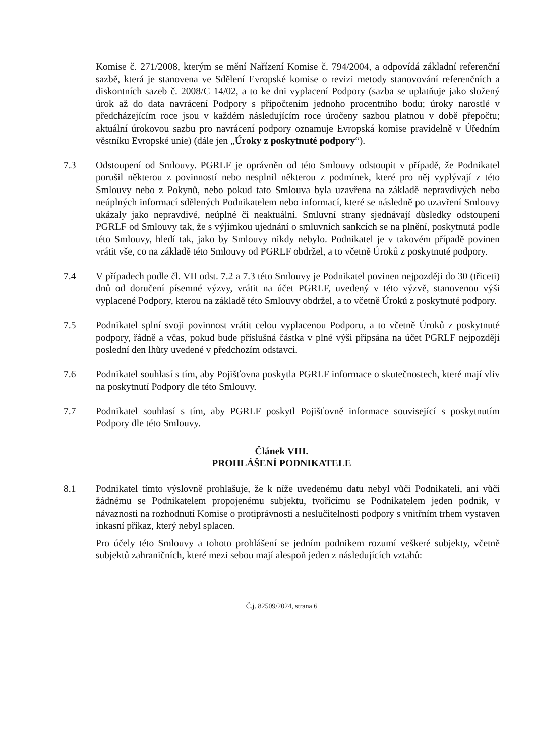Komise č. 271/2008, kterým se mění Nařízení Komise č. 794/2004, a odpovídá základní referenční sazbě, která je stanovena ve Sdělení Evropské komise o revizi metody stanovování referenčních a diskontních sazeb č. 2008/C 14/02, a to ke dni vyplacení Podpory (sazba se uplatňuje jako složený úrok až do data navrácení Podpory s připočtením jednoho procentního bodu; úroky narostlé v předcházejícím roce jsou v každém následujícím roce úročeny sazbou platnou v době přepočtu; aktuální úrokovou sazbu pro navrácení podpory oznamuje Evropská komise pravidelně v Úředním věstníku Evropské unie) (dále jen „Úroky z poskytnuté podpory“).
7.3 Odstoupení od Smlouvy. PGRLF je oprávněn od této Smlouvy odstoupit v případě, že Podnikatel porušil některou z povinností nebo nesplnil některou z podmínek, které pro něj vyplývají z této Smlouvy nebo z Pokynů, nebo pokud tato Smlouva byla uzavřena na základě nepravdivých nebo neúplných informací sdělených Podnikatelem nebo informací, které se následně po uzavření Smlouvy ukázaly jako nepravdivé, neúplné či neaktuální. Smluvní strany sjednávají důsledky odstoupení PGRLF od Smlouvy tak, že s výjimkou ujednání o smluvních sankcích se na plnění, poskytnutá podle této Smlouvy, hledí tak, jako by Smlouvy nikdy nebylo. Podnikatel je v takovém případě povinen vrátit vše, co na základě této Smlouvy od PGRLF obdržel, a to včetně Úroků z poskytnuté podpory.
7.4 V případech podle čl. VII odst. 7.2 a 7.3 této Smlouvy je Podnikatel povinen nejpozději do 30 (třiceti) dnů od doručení písemné výzvy, vrátit na účet PGRLF, uvedený v této výzvě, stanovenou výši vyplacené Podpory, kterou na základě této Smlouvy obdržel, a to včetně Úroků z poskytnuté podpory.
7.5 Podnikatel splní svoji povinnost vrátit celou vyplacenou Podporu, a to včetně Úroků z poskytnuté podpory, řádně a včas, pokud bude příslušná částka v plné výši připsána na účet PGRLF nejpozději poslední den lhůty uvedené v předchozím odstavci.
7.6 Podnikatel souhlasí s tím, aby Pojišťovna poskytla PGRLF informace o skutečnostech, které mají vliv na poskytnutí Podpory dle této Smlouvy.
7.7 Podnikatel souhlasí s tím, aby PGRLF poskytl Pojišťovně informace související s poskytnutím Podpory dle této Smlouvy.
Článek VIII.
PROHLÁŠENÍ PODNIKATELE
8.1 Podnikatel tímto výslovně prohlašuje, že k níže uvedenému datu nebyl vůči Podnikateli, ani vůči žádnému se Podnikatelem propojenému subjektu, tvořícímu se Podnikatelem jeden podnik, v návaznosti na rozhodnutí Komise o protiprávnosti a neslučitelnosti podpory s vnitřním trhem vystaven inkasní příkaz, který nebyl splacen.
Pro účely této Smlouvy a tohoto prohlášení se jedním podnikem rozumí veškeré subjekty, včetně subjektů zahraničních, které mezi sebou mají alespoň jeden z následujících vztahů:
Č.j. 82509/2024, strana 6